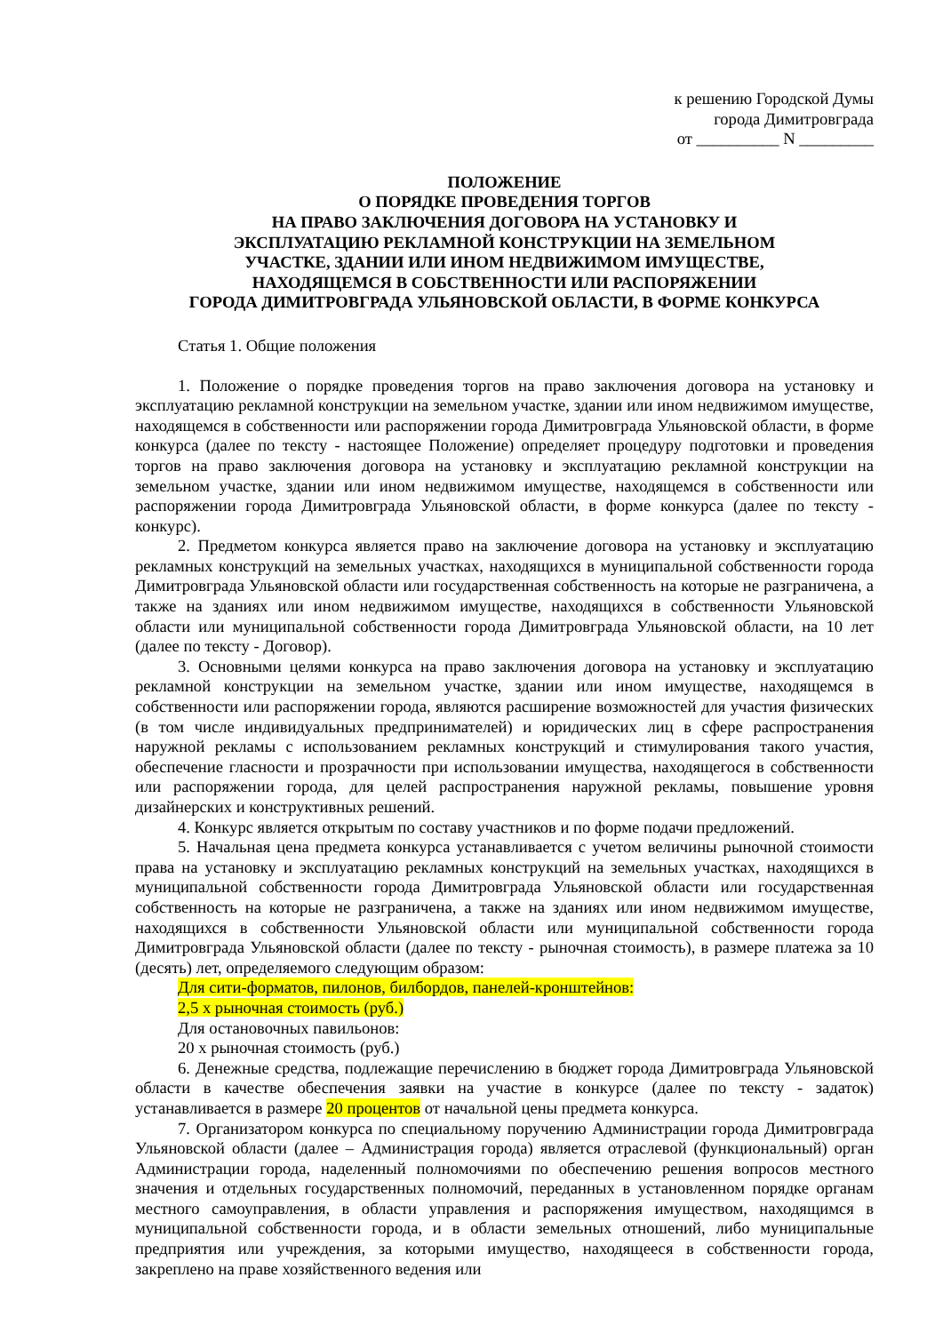к решению Городской Думы
города Димитровграда
от __________ N _________
ПОЛОЖЕНИЕ
О ПОРЯДКЕ ПРОВЕДЕНИЯ ТОРГОВ
НА ПРАВО ЗАКЛЮЧЕНИЯ ДОГОВОРА НА УСТАНОВКУ И
ЭКСПЛУАТАЦИЮ РЕКЛАМНОЙ КОНСТРУКЦИИ НА ЗЕМЕЛЬНОМ
УЧАСТКЕ, ЗДАНИИ ИЛИ ИНОМ НЕДВИЖИМОМ ИМУЩЕСТВЕ,
НАХОДЯЩЕМСЯ В СОБСТВЕННОСТИ ИЛИ РАСПОРЯЖЕНИИ
ГОРОДА ДИМИТРОВГРАДА УЛЬЯНОВСКОЙ ОБЛАСТИ, В ФОРМЕ КОНКУРСА
Статья 1. Общие положения
1. Положение о порядке проведения торгов на право заключения договора на установку и эксплуатацию рекламной конструкции на земельном участке, здании или ином недвижимом имуществе, находящемся в собственности или распоряжении города Димитровграда Ульяновской области, в форме конкурса (далее по тексту - настоящее Положение) определяет процедуру подготовки и проведения торгов на право заключения договора на установку и эксплуатацию рекламной конструкции на земельном участке, здании или ином недвижимом имуществе, находящемся в собственности или распоряжении города Димитровграда Ульяновской области, в форме конкурса (далее по тексту - конкурс).
2. Предметом конкурса является право на заключение договора на установку и эксплуатацию рекламных конструкций на земельных участках, находящихся в муниципальной собственности города Димитровграда Ульяновской области или государственная собственность на которые не разграничена, а также на зданиях или ином недвижимом имуществе, находящихся в собственности Ульяновской области или муниципальной собственности города Димитровграда Ульяновской области, на 10 лет (далее по тексту - Договор).
3. Основными целями конкурса на право заключения договора на установку и эксплуатацию рекламной конструкции на земельном участке, здании или ином имуществе, находящемся в собственности или распоряжении города, являются расширение возможностей для участия физических (в том числе индивидуальных предпринимателей) и юридических лиц в сфере распространения наружной рекламы с использованием рекламных конструкций и стимулирования такого участия, обеспечение гласности и прозрачности при использовании имущества, находящегося в собственности или распоряжении города, для целей распространения наружной рекламы, повышение уровня дизайнерских и конструктивных решений.
4. Конкурс является открытым по составу участников и по форме подачи предложений.
5. Начальная цена предмета конкурса устанавливается с учетом величины рыночной стоимости права на установку и эксплуатацию рекламных конструкций на земельных участках, находящихся в муниципальной собственности города Димитровграда Ульяновской области или государственная собственность на которые не разграничена, а также на зданиях или ином недвижимом имуществе, находящихся в собственности Ульяновской области или муниципальной собственности города Димитровграда Ульяновской области (далее по тексту - рыночная стоимость), в размере платежа за 10 (десять) лет, определяемого следующим образом:
Для сити-форматов, пилонов, билбордов, панелей-кронштейнов:
2,5 x рыночная стоимость (руб.)
Для остановочных павильонов:
20 x рыночная стоимость (руб.)
6. Денежные средства, подлежащие перечислению в бюджет города Димитровграда Ульяновской области в качестве обеспечения заявки на участие в конкурсе (далее по тексту - задаток) устанавливается в размере 20 процентов от начальной цены предмета конкурса.
7. Организатором конкурса по специальному поручению Администрации города Димитровграда Ульяновской области (далее – Администрация города) является отраслевой (функциональный) орган Администрации города, наделенный полномочиями по обеспечению решения вопросов местного значения и отдельных государственных полномочий, переданных в установленном порядке органам местного самоуправления, в области управления и распоряжения имуществом, находящимся в муниципальной собственности города, и в области земельных отношений, либо муниципальные предприятия или учреждения, за которыми имущество, находящееся в собственности города, закреплено на праве хозяйственного ведения или